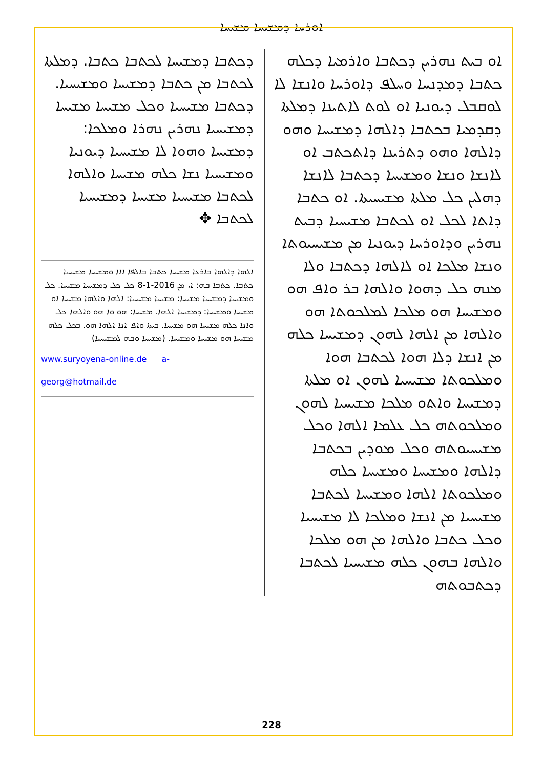ܐܘܪܚܐ ܕܡܫܝܚܐ ܡܫܝܚܐ
ܐܘ ܒܝܬ ܢܗܪܝܢ ܕܟܬܒܐ ܘܐܪܡܝܐ ܕܟܠܗ ܟܬܒܐ ܕܡܕܢܚܐ ܘܚܠܦ ܕܐܘܪܚܐ ܘܐܢܫܐ ܠܐ ܠܘܩܒܠ ܕܝܘܢܝܐ ܐܘ ܠܘܬ ܠܐܬܝܢܐ ܕܡܠܬܐ ܕܩܕܡܝܐ ܒܟܬܒܐ ܕܐܠܗܐ ܕܡܫܝܚܐ ܘܗܘ ܕܐܠܗܐ ܘܗܘ ܕܬܪܝܢܐ ܕܐܬܟܬܒ ܐܘ ܠܐܢܫܐ ܘܢܫܐ ܘܡܫܝܚܐ ܕܟܬܒܐ ܠܐܢܫܐ ܕܗܠܝܢ ܟܠ ܡܠܬܐ ܡܫܝܚܝܬܐ. ܐܘ ܟܬܒܐ ܕܐܬܐ ܠܟܠ ܐܘ ܠܟܬܒܐ ܡܫܝܚܝܐ ܕܒܝܬ ܢܗܪܝܢ ܘܕܐܘܪܚܐ ܕܝܘܢܝܐ ܡܢ ܡܫܝܚܝܘܬܐ ܘܢܫܐ ܡܠܟܐ ܐܘ ܠܐܠܗܐ ܕܟܬܒܐ ܘܠܐ ܡܢܗ ܟܠ ܕܗܘܐ ܘܐܠܗܐ ܒܪ ܘܐܦ ܗܘ ܘܡܫܝܚܐ ܗܘ ܡܠܟܐ ܠܡܠܟܘܬܐ ܗܘ ܘܐܠܗܐ ܡܢ ܐܠܗܐ ܠܗܘܢ ܕܡܫܝܚܐ ܟܠܗ ܡܢ ܐܢܫܐ ܕܠܐ ܗܘܐ ܠܟܬܒܐ ܗܘܐ ܘܡܠܟܘܬܐ ܡܫܝܚܝܐ ܠܗܘܢ ܐܘ ܡܠܬܐ ܕܡܫܝܚܐ ܘܐܬܘ ܡܠܟܐ ܡܫܝܚܝܐ ܠܗܘܢ ܘܡܠܟܘܬܗ ܟܠ ܥܠܡܐ ܐܠܗܐ ܘܟܠ ܡܫܝܚܝܘܬܗ ܘܟܠ ܡܘܕܝܢ ܒܟܬܒܐ ܕܐܠܗܐ ܘܡܫܝܚܐ ܘܡܫܝܚܐ ܟܠܗ ܘܡܠܟܘܬܐ ܐܠܗܐ ܘܡܫܝܚܐ ܠܟܬܒܐ ܡܫܝܚܝܐ ܡܢ ܐܢܫܐ ܘܡܠܟܐ ܠܐ ܡܫܝܚܝܐ ܘܟܠ ܟܬܒܐ ܘܐܠܗܐ ܡܢ ܗܘ ܡܠܟܐ ܘܐܠܗܐ ܒܗܘܢ ܟܠܗ ܡܫܝܚܝܐ ܠܟܬܒܐ ܕܟܬܒܘܬܗ
ܕܟܬܒܐ ܕܡܫܝܚܐ ܠܟܬܒܐ ܟܬܒܐ. ܕܡܠܬܐ ܠܟܬܒܐ ܡܢ ܟܬܒܐ ܕܡܫܝܚܐ ܘܡܫܝܚܝܐ. ܕܟܬܒܐ ܡܫܝܚܝܐ ܘܟܠ ܡܫܝܚܐ ܡܫܝܚܐ ܕܡܫܝܚܝܐ ܢܗܪܝܢ ܢܗܪܐ ܘܡܠܟܐ: ܕܡܫܝܚܐ ܘܗܘܐ ܠܐ ܡܫܝܚܝܐ ܕܝܘܢܝܐ ܘܡܫܝܚܝܐ ܢܫܐ ܟܠܗ ܡܫܝܚܐ ܘܐܠܗܐ ܠܟܬܒܐ ܡܫܝܚܝܐ ܡܫܝܚܐ ܕܡܫܝܚܝܐ ܠܟܬܒܐ ✥
ܐܠܗܐ ܕܐܠܗܐ ܒܐܪܥܐ ܡܫܝܚܐ ܟܬܒܐ ܒܐܠܦܐ ܐܐܐ ܘܡܫܝܚܐ ܡܫܝܚܝܐ ܟܬܒܐ. ܟܬܒܐ ܒܗ: ܐ، ܡܢ 2016-1-8 ܟܠ ܟܠ ܕܡܫܝܚܐ ܡܫܝܚܐ. ܟܠ ܘܡܫܝܚܐ ܕܡܫܝܚܐ ܡܫܝܚܐ: ܡܫܝܚܐ ܡܫܝܚܝܐ: ܐܠܗܐ ܘܐܠܗܐ ܡܫܝܚܐ ܐܘ ܡܫܝܚܐ ܘܡܫܝܚܐ: ܕܡܫܝܚܐ ܐܠܗܐ. ܡܫܝܚܐ: ܗܘ ܘܐ ܗܘ ܘܐܠܗܐ ܟܠ ܘܐܢܐ ܟܠܗ ܡܫܝܚܐ ܗܘ ܡܫܝܚܐ. ܒܝܬܐ ܘܐܦ ܐܢܐ ܐܠܗܐ ܗܘ. ܒܟܠ ܟܠܗ ܡܫܝܚܐ ܗܘ ܡܫܝܚܐ ܘܡܫܝܚܐ. (ܡܫܝܚܐ ܘܒܗ ܠܡܫܝܚܝܐ)
www.suryoyena-online.de a-georg@hotmail.de
228